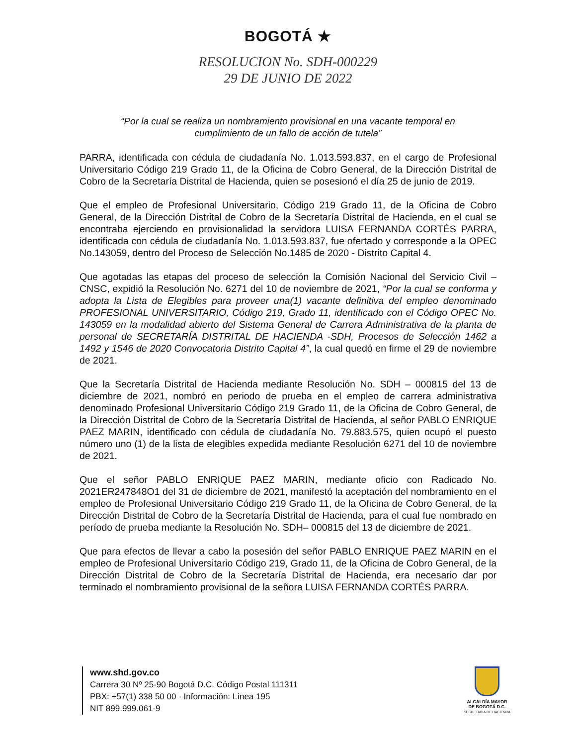BOGOTÁ ★
RESOLUCION No. SDH-000229
29 DE JUNIO DE 2022
“Por la cual se realiza un nombramiento provisional en una vacante temporal en
cumplimiento de un fallo de acción de tutela”
PARRA, identificada con cédula de ciudadanía No. 1.013.593.837, en el cargo de Profesional Universitario Código 219 Grado 11, de la Oficina de Cobro General, de la Dirección Distrital de Cobro de la Secretaría Distrital de Hacienda, quien se posesionó el día 25 de junio de 2019.
Que el empleo de Profesional Universitario, Código 219 Grado 11, de la Oficina de Cobro General, de la Dirección Distrital de Cobro de la Secretaría Distrital de Hacienda, en el cual se encontraba ejerciendo en provisionalidad la servidora LUISA FERNANDA CORTÉS PARRA, identificada con cédula de ciudadanía No. 1.013.593.837, fue ofertado y corresponde a la OPEC No.143059, dentro del Proceso de Selección No.1485 de 2020 - Distrito Capital 4.
Que agotadas las etapas del proceso de selección la Comisión Nacional del Servicio Civil – CNSC, expidió la Resolución No. 6271 del 10 de noviembre de 2021, “Por la cual se conforma y adopta la Lista de Elegibles para proveer una(1) vacante definitiva del empleo denominado PROFESIONAL UNIVERSITARIO, Código 219, Grado 11, identificado con el Código OPEC No. 143059 en la modalidad abierto del Sistema General de Carrera Administrativa de la planta de personal de SECRETARÍA DISTRITAL DE HACIENDA -SDH, Procesos de Selección 1462 a 1492 y 1546 de 2020 Convocatoria Distrito Capital 4”, la cual quedó en firme el 29 de noviembre de 2021.
Que la Secretaría Distrital de Hacienda mediante Resolución No. SDH – 000815 del 13 de diciembre de 2021, nombró en periodo de prueba en el empleo de carrera administrativa denominado Profesional Universitario Código 219 Grado 11, de la Oficina de Cobro General, de la Dirección Distrital de Cobro de la Secretaría Distrital de Hacienda, al señor PABLO ENRIQUE PAEZ MARIN, identificado con cédula de ciudadanía No. 79.883.575, quien ocupó el puesto número uno (1) de la lista de elegibles expedida mediante Resolución 6271 del 10 de noviembre de 2021.
Que el señor PABLO ENRIQUE PAEZ MARIN, mediante oficio con Radicado No. 2021ER247848O1 del 31 de diciembre de 2021, manifestó la aceptación del nombramiento en el empleo de Profesional Universitario Código 219 Grado 11, de la Oficina de Cobro General, de la Dirección Distrital de Cobro de la Secretaría Distrital de Hacienda, para el cual fue nombrado en período de prueba mediante la Resolución No. SDH– 000815 del 13 de diciembre de 2021.
Que para efectos de llevar a cabo la posesión del señor PABLO ENRIQUE PAEZ MARIN en el empleo de Profesional Universitario Código 219, Grado 11, de la Oficina de Cobro General, de la Dirección Distrital de Cobro de la Secretaría Distrital de Hacienda, era necesario dar por terminado el nombramiento provisional de la señora LUISA FERNANDA CORTÉS PARRA.
www.shd.gov.co
Carrera 30 Nº 25-90 Bogotá D.C. Código Postal 111311
PBX: +57(1) 338 50 00 - Información: Línea 195
NIT 899.999.061-9
ALCALDÍA MAYOR
DE BOGOTÁ D.C.
SECRETARIA DE HACIENDA